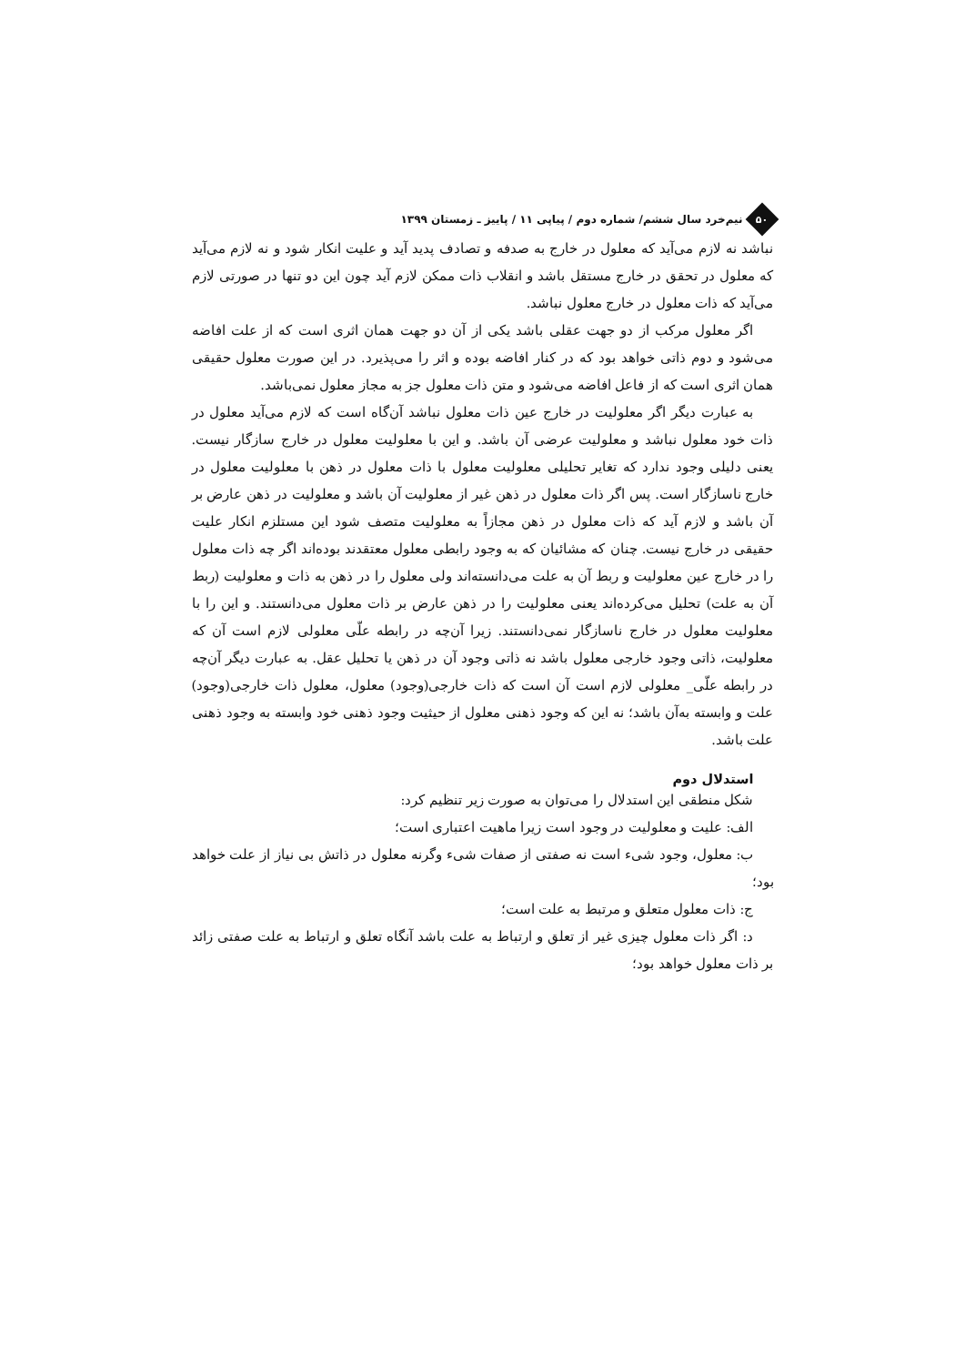۵۰
نیم‌خرد سال ششم/ شماره دوم / پیاپی ۱۱ / پاییز ـ زمستان ۱۳۹۹
نباشد نه لازم می‌آید که معلول در خارج به صدفه و تصادف پدید آید و علیت انکار شود و نه لازم می‌آید که معلول در تحقق در خارج مستقل باشد و انقلاب ذات ممکن لازم آید چون این دو تنها در صورتی لازم می‌آید که ذات معلول در خارج معلول نباشد.
اگر معلول مرکب از دو جهت عقلی باشد یکی از آن دو جهت همان اثری است که از علت افاضه می‌شود و دوم ذاتی خواهد بود که در کنار افاضه بوده و اثر را می‌پذیرد. در این صورت معلول حقیقی همان اثری است که از فاعل افاضه می‌شود و متن ذات معلول جز به مجاز معلول نمی‌باشد.
به عبارت دیگر اگر معلولیت در خارج عین ذات معلول نباشد آن‌گاه است که لازم می‌آید معلول در ذات خود معلول نباشد و معلولیت عرضی آن باشد. و این با معلولیت معلول در خارج سازگار نیست. یعنی دلیلی وجود ندارد که تغایر تحلیلی معلولیت معلول با ذات معلول در ذهن با معلولیت معلول در خارج ناسازگار است. پس اگر ذات معلول در ذهن غیر از معلولیت آن باشد و معلولیت در ذهن عارض بر آن باشد و لازم آید که ذات معلول در ذهن مجازاً به معلولیت متصف شود این مستلزم انکار علیت حقیقی در خارج نیست. چنان که مشائیان که به وجود رابطی معلول معتقدند بوده‌اند اگر چه ذات معلول را در خارج عین معلولیت و ربط آن به علت می‌دانسته‌اند ولی معلول را در ذهن به ذات و معلولیت (ربط آن به علت) تحلیل می‌کرده‌اند یعنی معلولیت را در ذهن عارض بر ذات معلول می‌دانستند. و این را با معلولیت معلول در خارج ناسازگار نمی‌دانستند. زیرا آن‌چه در رابطه علّی معلولی لازم است آن که معلولیت، ذاتی وجود خارجی معلول باشد نه ذاتی وجود آن در ذهن یا تحلیل عقل. به عبارت دیگر آن‌چه در رابطه علّی_ معلولی لازم است آن است که ذات خارجی(وجود) معلول، معلول ذات خارجی(وجود) علت و وابسته به‌آن باشد؛ نه این که وجود ذهنی معلول از حیثیت وجود ذهنی خود وابسته به وجود ذهنی علت باشد.
استدلال دوم
شکل منطقی این استدلال را می‌توان به صورت زیر تنظیم کرد:
الف: علیت و معلولیت در وجود است زیرا ماهیت اعتباری است؛
ب: معلول، وجود شیء است نه صفتی از صفات شیء وگرنه معلول در ذاتش بی نیاز از علت خواهد بود؛
ج: ذات معلول متعلق و مرتبط به علت است؛
د: اگر ذات معلول چیزی غیر از تعلق و ارتباط به علت باشد آنگاه تعلق و ارتباط به علت صفتی زائد بر ذات معلول خواهد بود؛